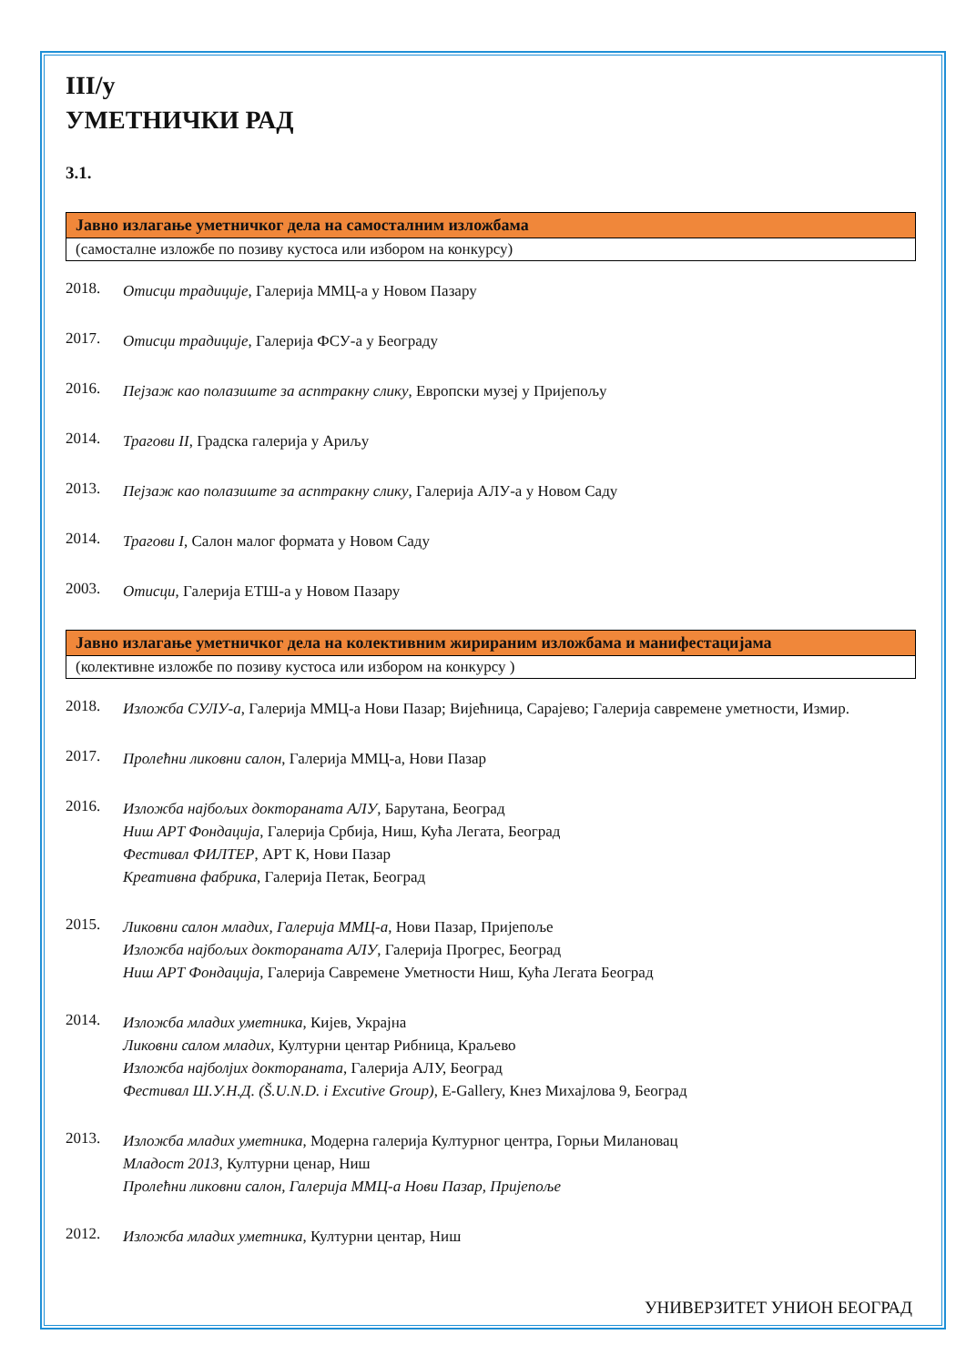III/у
УМЕТНИЧКИ РАД
3.1.
Јавно излагање уметничког дела на самосталним изложбама
(самосталне изложбе по позиву кустоса или избором на конкурсу)
2018.
Отисци традиције, Галерија ММЦ-а у Новом Пазару
2017.
Отисци традиције, Галерија ФСУ-а у Београду
2016.
Пејзаж као полазиште за асптракну слику, Европски музеј у Пријепољу
2014.
Трагови II, Градска галерија у Ариљу
2013.
Пејзаж као полазиште за асптракну слику, Галерија АЛУ-а у Новом Саду
2014.
Трагови I, Салон малог формата у Новом Саду
2003.
Отисци, Галерија ЕТШ-а у Новом Пазару
Јавно излагање уметничког дела на колективним жирираним изложбама и манифестацијама
(колективне изложбе по позиву кустоса или избором на конкурсу )
2018.
Изложба СУЛУ-а, Галерија ММЦ-а Нови Пазар; Вијећница, Сарајево; Галерија савремене уметности, Измир.
2017.
Пролећни ликовни салон, Галерија ММЦ-а, Нови Пазар
2016.
Изложба најбољих доктораната АЛУ, Барутана, Београд
Ниш АРТ Фондација, Галерија Србија, Ниш, Кућа Легата, Београд
Фестивал ФИЛТЕР, АРТ К, Нови Пазар
Креативна фабрика, Галерија Петак, Београд
2015.
Ликовни салон младих, Галерија ММЦ-а, Нови Пазар, Пријепоље
Изложба најбољих доктораната АЛУ, Галерија Прогрес, Београд
Ниш АРТ Фондација, Галерија Савремене Уметности Ниш, Кућа Легата Београд
2014.
Изложба младих уметника, Кијев, Украјна
Ликовни салом младих, Културни центар Рибница, Краљево
Изложба најболјих доктораната, Галерија АЛУ, Београд
Фестивал Ш.У.Н.Д. (Š.U.N.D. i Excutive Group), E-Gallery, Кнез Михајлова 9, Београд
2013.
Изложба младих уметника, Модерна галерија Културног центра, Горњи Милановац
Младост 2013, Културни ценар, Ниш
Пролећни ликовни салон, Галерија ММЦ-а Нови Пазар, Пријепоље
2012.
Изложба младих уметника, Културни центар, Ниш
УНИВЕРЗИТЕТ УНИОН БЕОГРАД